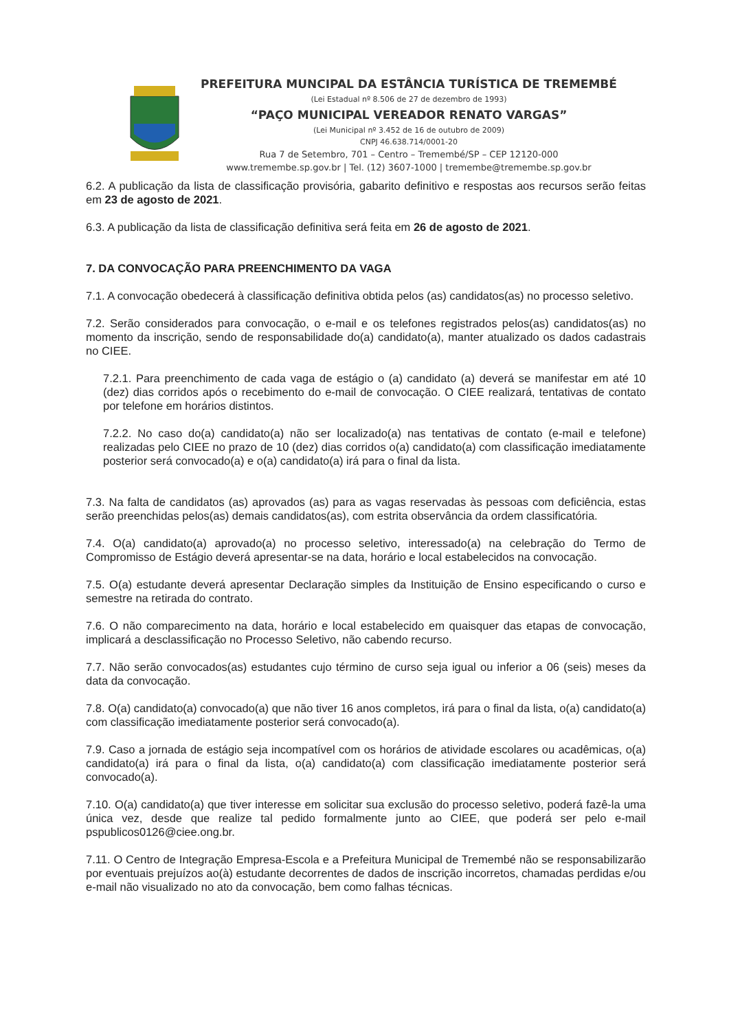PREFEITURA MUNCIPAL DA ESTÂNCIA TURÍSTICA DE TREMEMBÉ
(Lei Estadual nº 8.506 de 27 de dezembro de 1993)
“PAÇO MUNICIPAL VEREADOR RENATO VARGAS”
(Lei Municipal nº 3.452 de 16 de outubro de 2009)
CNPJ 46.638.714/0001-20
Rua 7 de Setembro, 701 – Centro – Tremembé/SP – CEP 12120-000
www.tremembe.sp.gov.br | Tel. (12) 3607-1000 | tremembe@tremembe.sp.gov.br
6.2. A publicação da lista de classificação provisória, gabarito definitivo e respostas aos recursos serão feitas em 23 de agosto de 2021.
6.3. A publicação da lista de classificação definitiva será feita em 26 de agosto de 2021.
7. DA CONVOCAÇÃO PARA PREENCHIMENTO DA VAGA
7.1. A convocação obedecerá à classificação definitiva obtida pelos (as) candidatos(as) no processo seletivo.
7.2. Serão considerados para convocação, o e-mail e os telefones registrados pelos(as) candidatos(as) no momento da inscrição, sendo de responsabilidade do(a) candidato(a), manter atualizado os dados cadastrais no CIEE.
7.2.1. Para preenchimento de cada vaga de estágio o (a) candidato (a) deverá se manifestar em até 10 (dez) dias corridos após o recebimento do e-mail de convocação. O CIEE realizará, tentativas de contato por telefone em horários distintos.
7.2.2. No caso do(a) candidato(a) não ser localizado(a) nas tentativas de contato (e-mail e telefone) realizadas pelo CIEE no prazo de 10 (dez) dias corridos o(a) candidato(a) com classificação imediatamente posterior será convocado(a) e o(a) candidato(a) irá para o final da lista.
7.3. Na falta de candidatos (as) aprovados (as) para as vagas reservadas às pessoas com deficiência, estas serão preenchidas pelos(as) demais candidatos(as), com estrita observância da ordem classificatória.
7.4. O(a) candidato(a) aprovado(a) no processo seletivo, interessado(a) na celebração do Termo de Compromisso de Estágio deverá apresentar-se na data, horário e local estabelecidos na convocação.
7.5. O(a) estudante deverá apresentar Declaração simples da Instituição de Ensino especificando o curso e semestre na retirada do contrato.
7.6. O não comparecimento na data, horário e local estabelecido em quaisquer das etapas de convocação, implicará a desclassificação no Processo Seletivo, não cabendo recurso.
7.7. Não serão convocados(as) estudantes cujo término de curso seja igual ou inferior a 06 (seis) meses da data da convocação.
7.8. O(a) candidato(a) convocado(a) que não tiver 16 anos completos, irá para o final da lista, o(a) candidato(a) com classificação imediatamente posterior será convocado(a).
7.9. Caso a jornada de estágio seja incompatível com os horários de atividade escolares ou acadêmicas, o(a) candidato(a) irá para o final da lista, o(a) candidato(a) com classificação imediatamente posterior será convocado(a).
7.10. O(a) candidato(a) que tiver interesse em solicitar sua exclusão do processo seletivo, poderá fazê-la uma única vez, desde que realize tal pedido formalmente junto ao CIEE, que poderá ser pelo e-mail pspublicos0126@ciee.ong.br.
7.11. O Centro de Integração Empresa-Escola e a Prefeitura Municipal de Tremembé não se responsabilizarão por eventuais prejuízos ao(à) estudante decorrentes de dados de inscrição incorretos, chamadas perdidas e/ou e-mail não visualizado no ato da convocação, bem como falhas técnicas.